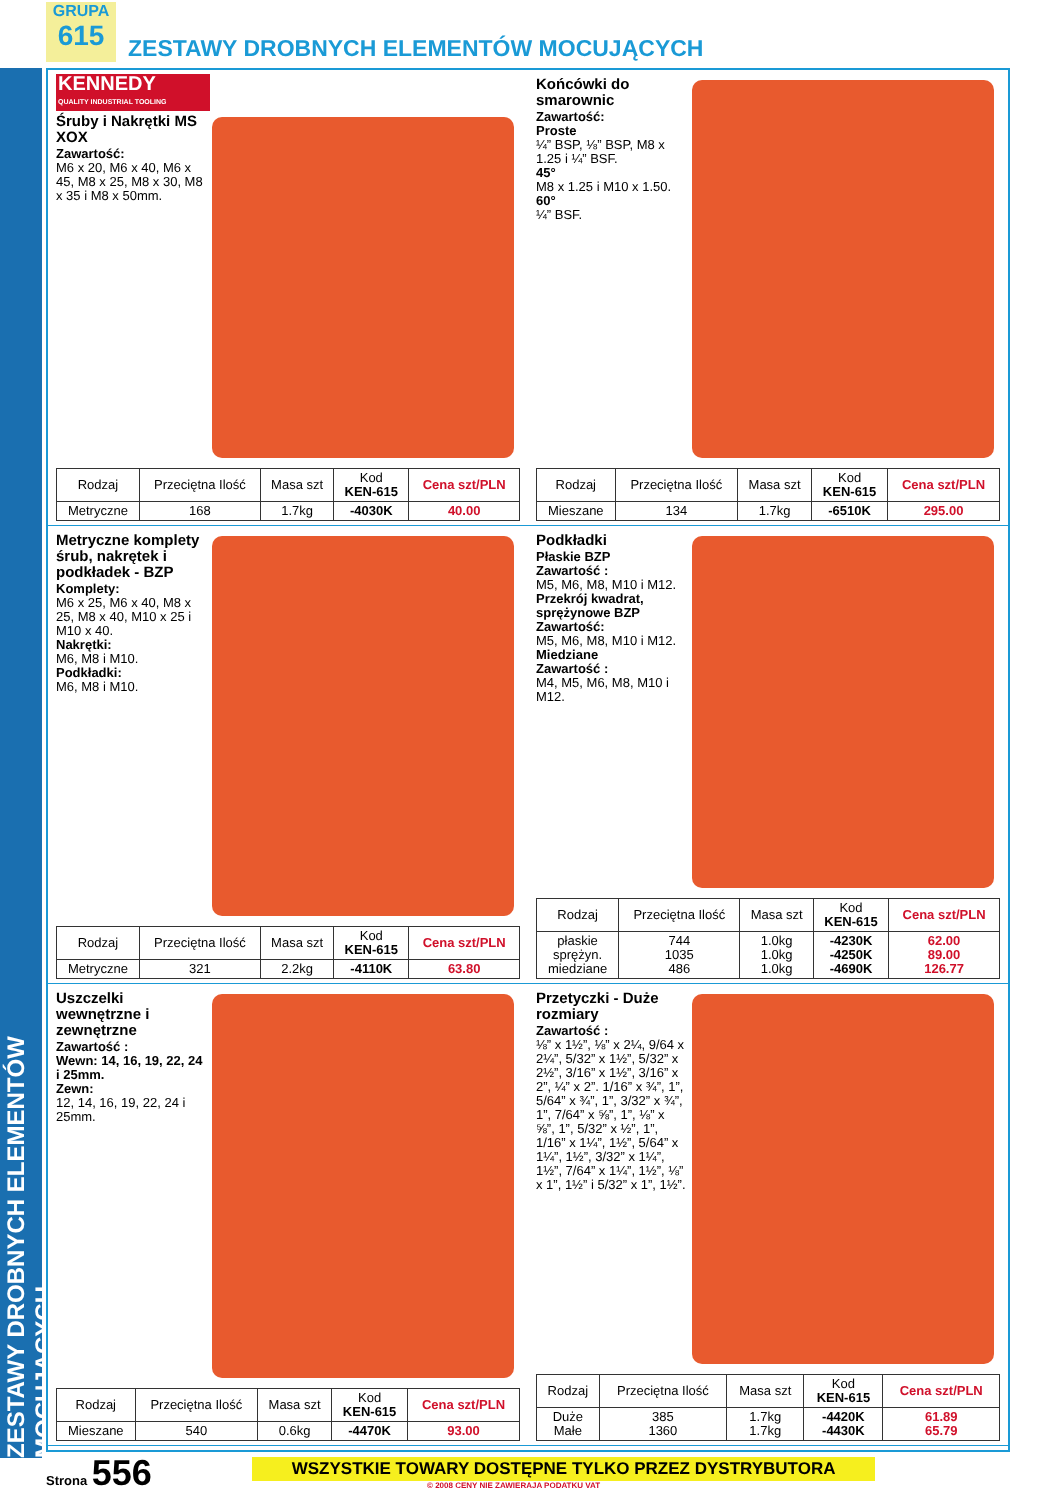ZESTAWY DROBNYCH ELEMENTÓW MOCUJĄCYCH
GRUPA
615
ZESTAWY DROBNYCH ELEMENTÓW MOCUJĄCYCH
KENNEDY
QUALITY INDUSTRIAL TOOLING
Śruby i Nakrętki MS XOX
Zawartość:
M6 x 20, M6 x 40, M6 x 45, M8 x 25, M8 x 30, M8 x 35 i M8 x 50mm.
| Rodzaj | Przeciętna Ilość | Masa szt | Kod KEN-615 | Cena szt/PLN |
| --- | --- | --- | --- | --- |
| Metryczne | 168 | 1.7kg | -4030K | 40.00 |
Końcówki do smarownic
Zawartość:
Proste
¼” BSP, ⅛” BSP, M8 x 1.25 i ¼” BSF.
45°
M8 x 1.25 i M10 x 1.50.
60°
¼” BSF.
| Rodzaj | Przeciętna Ilość | Masa szt | Kod KEN-615 | Cena szt/PLN |
| --- | --- | --- | --- | --- |
| Mieszane | 134 | 1.7kg | -6510K | 295.00 |
Metryczne komplety śrub, nakrętek i podkładek - BZP
Komplety:
M6 x 25, M6 x 40, M8 x 25, M8 x 40, M10 x 25 i M10 x 40.
Nakrętki:
M6, M8 i M10.
Podkładki:
M6, M8 i M10.
| Rodzaj | Przeciętna Ilość | Masa szt | Kod KEN-615 | Cena szt/PLN |
| --- | --- | --- | --- | --- |
| Metryczne | 321 | 2.2kg | -4110K | 63.80 |
Podkładki
Płaskie BZP
Zawartość :
M5, M6, M8, M10 i M12.
Przekrój kwadrat, sprężynowe BZP
Zawartość:
M5, M6, M8, M10 i M12.
Miedziane
Zawartość :
M4, M5, M6, M8, M10 i M12.
| Rodzaj | Przeciętna Ilość | Masa szt | Kod KEN-615 | Cena szt/PLN |
| --- | --- | --- | --- | --- |
| płaskie sprężyn. miedziane | 744 1035 486 | 1.0kg 1.0kg 1.0kg | -4230K -4250K -4690K | 62.00 89.00 126.77 |
Uszczelki wewnętrzne i zewnętrzne
Zawartość :
Wewn: 14, 16, 19, 22, 24 i 25mm.
Zewn:
12, 14, 16, 19, 22, 24 i 25mm.
| Rodzaj | Przeciętna Ilość | Masa szt | Kod KEN-615 | Cena szt/PLN |
| --- | --- | --- | --- | --- |
| Mieszane | 540 | 0.6kg | -4470K | 93.00 |
Przetyczki - Duże rozmiary
Zawartość :
⅛” x 1½”, ⅛” x 2¼, 9/64 x 2¼”, 5/32” x 1½”, 5/32” x 2½”, 3/16” x 1½”, 3/16” x 2”, ¼” x 2”. 1/16” x ¾”, 1”, 5/64” x ¾”, 1”, 3/32” x ¾”, 1”, 7/64” x ⅝”, 1”, ⅛” x ⅝”, 1”, 5/32” x ½”, 1”, 1/16” x 1¼”, 1½”, 5/64” x 1¼”, 1½”, 3/32” x 1¼”, 1½”, 7/64” x 1¼”, 1½”, ⅛” x 1”, 1½” i 5/32” x 1”, 1½”.
| Rodzaj | Przeciętna Ilość | Masa szt | Kod KEN-615 | Cena szt/PLN |
| --- | --- | --- | --- | --- |
| Duże Małe | 385 1360 | 1.7kg 1.7kg | -4420K -4430K | 61.89 65.79 |
Strona 556
WSZYSTKIE TOWARY DOSTĘPNE TYLKO PRZEZ DYSTRYBUTORA
© 2008 CENY NIE ZAWIERAJA PODATKU VAT